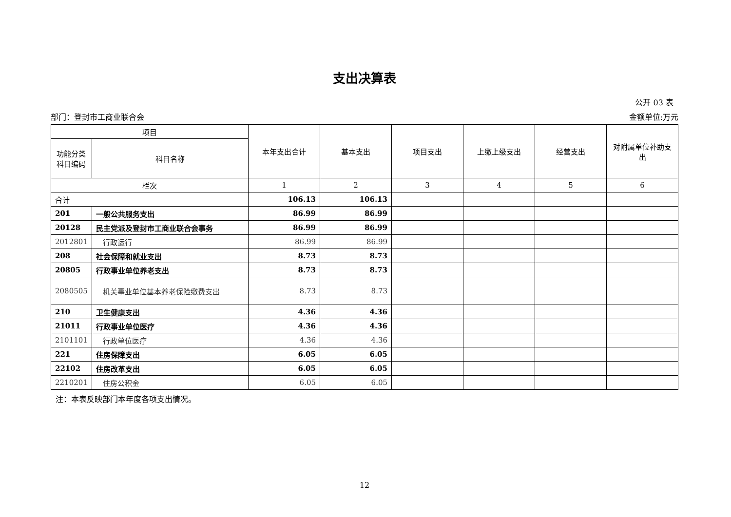支出决算表
公开 03 表
部门：登封市工商业联合会 金额单位:万元
| 项目 | | 本年支出合计 | 基本支出 | 项目支出 | 上缴上级支出 | 经营支出 | 对附属单位补助支出 |
| --- | --- | --- | --- | --- | --- | --- | --- |
| 功能分类科目编码 | 科目名称 | | | | | | |
| 栏次 | | 1 | 2 | 3 | 4 | 5 | 6 |
| 合计 | | 106.13 | 106.13 | | | | |
| 201 | 一般公共服务支出 | 86.99 | 86.99 | | | | |
| 20128 | 民主党派及登封市工商业联合会事务 | 86.99 | 86.99 | | | | |
| 2012801 | 行政运行 | 86.99 | 86.99 | | | | |
| 208 | 社会保障和就业支出 | 8.73 | 8.73 | | | | |
| 20805 | 行政事业单位养老支出 | 8.73 | 8.73 | | | | |
| 2080505 | 机关事业单位基本养老保险缴费支出 | 8.73 | 8.73 | | | | |
| 210 | 卫生健康支出 | 4.36 | 4.36 | | | | |
| 21011 | 行政事业单位医疗 | 4.36 | 4.36 | | | | |
| 2101101 | 行政单位医疗 | 4.36 | 4.36 | | | | |
| 221 | 住房保障支出 | 6.05 | 6.05 | | | | |
| 22102 | 住房改革支出 | 6.05 | 6.05 | | | | |
| 2210201 | 住房公积金 | 6.05 | 6.05 | | | | |
注：本表反映部门本年度各项支出情况。
12